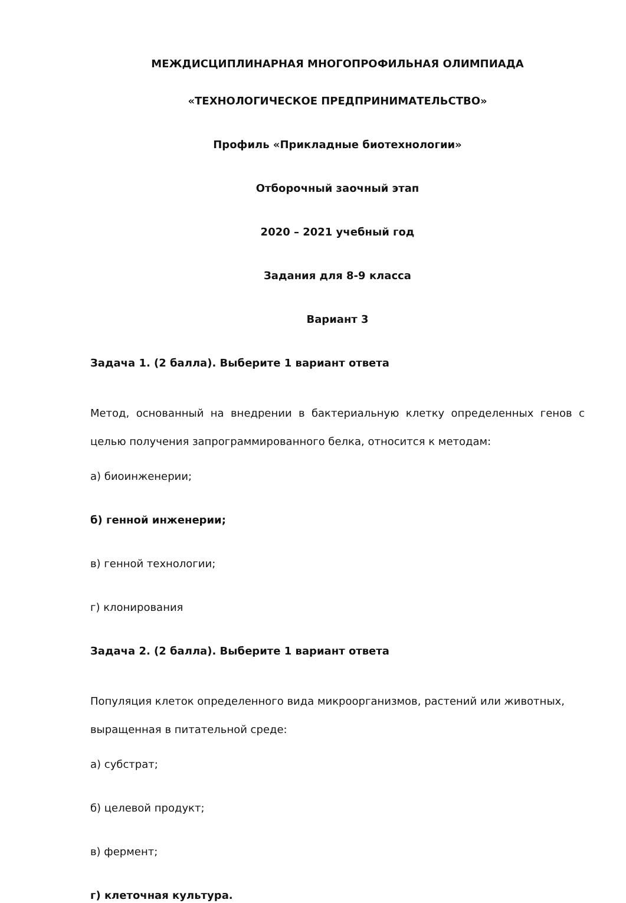МЕЖДИСЦИПЛИНАРНАЯ МНОГОПРОФИЛЬНАЯ ОЛИМПИАДА
«ТЕХНОЛОГИЧЕСКОЕ ПРЕДПРИНИМАТЕЛЬСТВО»
Профиль «Прикладные биотехнологии»
Отборочный заочный этап
2020 – 2021 учебный год
Задания для 8-9 класса
Вариант 3
Задача 1. (2 балла). Выберите 1 вариант ответа
Метод, основанный на внедрении в бактериальную клетку определенных генов с целью получения запрограммированного белка, относится к методам:
а) биоинженерии;
б) генной инженерии;
в) генной технологии;
г) клонирования
Задача 2. (2 балла). Выберите 1 вариант ответа
Популяция клеток определенного вида микроорганизмов, растений или животных, выращенная в питательной среде:
а) субстрат;
б) целевой продукт;
в) фермент;
г) клеточная культура.